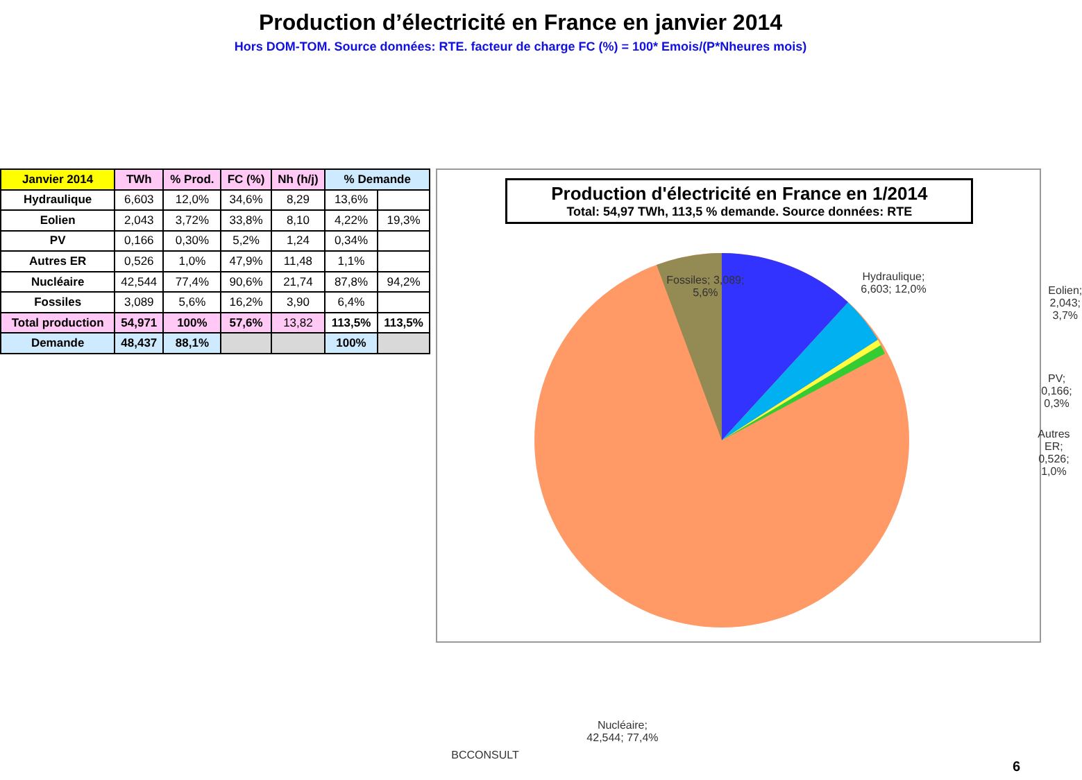Production d’électricité en France en janvier 2014
Hors DOM-TOM. Source données: RTE. facteur de charge FC (%) = 100* Emois/(P*Nheures mois)
| Janvier 2014 | TWh | % Prod. | FC (%) | Nh (h/j) | % Demande | |
| --- | --- | --- | --- | --- | --- | --- |
| Hydraulique | 6,603 | 12,0% | 34,6% | 8,29 | 13,6% | |
| Eolien | 2,043 | 3,72% | 33,8% | 8,10 | 4,22% | 19,3% |
| PV | 0,166 | 0,30% | 5,2% | 1,24 | 0,34% | |
| Autres ER | 0,526 | 1,0% | 47,9% | 11,48 | 1,1% | |
| Nucléaire | 42,544 | 77,4% | 90,6% | 21,74 | 87,8% | 94,2% |
| Fossiles | 3,089 | 5,6% | 16,2% | 3,90 | 6,4% | |
| Total production | 54,971 | 100% | 57,6% | 13,82 | 113,5% | 113,5% |
| Demande | 48,437 | 88,1% | | | 100% | |
Production d'électricité en France en 1/2014
Total: 54,97 TWh, 113,5 % demande. Source données: RTE
Fossiles; 3,089;
5,6%
Hydraulique;
6,603; 12,0%
Eolien; 2,043;
3,7%
PV; 0,166; 0,3%
Autres ER; 0,526;
1,0%
Nucléaire;
42,544; 77,4%
BCCONSULT
6